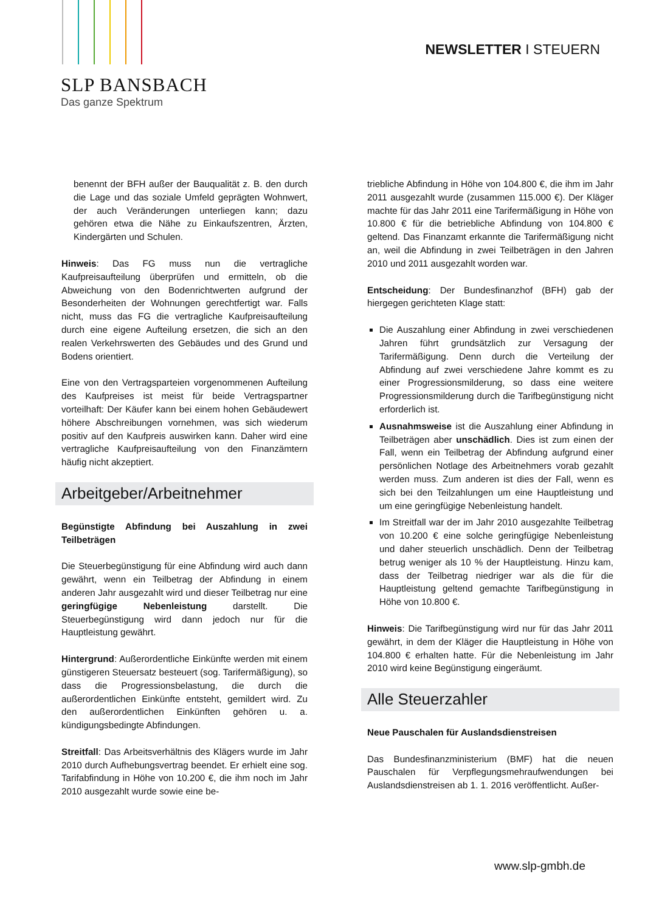SLP BANSBACH
Das ganze Spektrum
NEWSLETTER I STEUERN
benennt der BFH außer der Bauqualität z. B. den durch die Lage und das soziale Umfeld geprägten Wohnwert, der auch Veränderungen unterliegen kann; dazu gehören etwa die Nähe zu Einkaufszentren, Ärzten, Kindergärten und Schulen.
Hinweis: Das FG muss nun die vertragliche Kaufpreisaufteilung überprüfen und ermitteln, ob die Abweichung von den Bodenrichtwerten aufgrund der Besonderheiten der Wohnungen gerechtfertigt war. Falls nicht, muss das FG die vertragliche Kaufpreisaufteilung durch eine eigene Aufteilung ersetzen, die sich an den realen Verkehrswerten des Gebäudes und des Grund und Bodens orientiert.
Eine von den Vertragsparteien vorgenommenen Aufteilung des Kaufpreises ist meist für beide Vertragspartner vorteilhaft: Der Käufer kann bei einem hohen Gebäudewert höhere Abschreibungen vornehmen, was sich wiederum positiv auf den Kaufpreis auswirken kann. Daher wird eine vertragliche Kaufpreisaufteilung von den Finanzämtern häufig nicht akzeptiert.
Arbeitgeber/Arbeitnehmer
Begünstigte Abfindung bei Auszahlung in zwei Teilbeträgen
Die Steuerbegünstigung für eine Abfindung wird auch dann gewährt, wenn ein Teilbetrag der Abfindung in einem anderen Jahr ausgezahlt wird und dieser Teilbetrag nur eine geringfügige Nebenleistung darstellt. Die Steuerbegünstigung wird dann jedoch nur für die Hauptleistung gewährt.
Hintergrund: Außerordentliche Einkünfte werden mit einem günstigeren Steuersatz besteuert (sog. Tarifermäßigung), so dass die Progressionsbelastung, die durch die außerordentlichen Einkünfte entsteht, gemildert wird. Zu den außerordentlichen Einkünften gehören u. a. kündigungsbedingte Abfindungen.
Streitfall: Das Arbeitsverhältnis des Klägers wurde im Jahr 2010 durch Aufhebungsvertrag beendet. Er erhielt eine sog. Tarifabfindung in Höhe von 10.200 €, die ihm noch im Jahr 2010 ausgezahlt wurde sowie eine be-
triebliche Abfindung in Höhe von 104.800 €, die ihm im Jahr 2011 ausgezahlt wurde (zusammen 115.000 €). Der Kläger machte für das Jahr 2011 eine Tarifermäßigung in Höhe von 10.800 € für die betriebliche Abfindung von 104.800 € geltend. Das Finanzamt erkannte die Tarifermäßigung nicht an, weil die Abfindung in zwei Teilbeträgen in den Jahren 2010 und 2011 ausgezahlt worden war.
Entscheidung: Der Bundesfinanzhof (BFH) gab der hiergegen gerichteten Klage statt:
Die Auszahlung einer Abfindung in zwei verschiedenen Jahren führt grundsätzlich zur Versagung der Tarifermäßigung. Denn durch die Verteilung der Abfindung auf zwei verschiedene Jahre kommt es zu einer Progressionsmilderung, so dass eine weitere Progressionsmilderung durch die Tarifbegünstigung nicht erforderlich ist.
Ausnahmsweise ist die Auszahlung einer Abfindung in Teilbeträgen aber unschädlich. Dies ist zum einen der Fall, wenn ein Teilbetrag der Abfindung aufgrund einer persönlichen Notlage des Arbeitnehmers vorab gezahlt werden muss. Zum anderen ist dies der Fall, wenn es sich bei den Teilzahlungen um eine Hauptleistung und um eine geringfügige Nebenleistung handelt.
Im Streitfall war der im Jahr 2010 ausgezahlte Teilbetrag von 10.200 € eine solche geringfügige Nebenleistung und daher steuerlich unschädlich. Denn der Teilbetrag betrug weniger als 10 % der Hauptleistung. Hinzu kam, dass der Teilbetrag niedriger war als die für die Hauptleistung geltend gemachte Tarifbegünstigung in Höhe von 10.800 €.
Hinweis: Die Tarifbegünstigung wird nur für das Jahr 2011 gewährt, in dem der Kläger die Hauptleistung in Höhe von 104.800 € erhalten hatte. Für die Nebenleistung im Jahr 2010 wird keine Begünstigung eingeräumt.
Alle Steuerzahler
Neue Pauschalen für Auslandsdienstreisen
Das Bundesfinanzministerium (BMF) hat die neuen Pauschalen für Verpflegungsmehraufwendungen bei Auslandsdienstreisen ab 1. 1. 2016 veröffentlicht. Außer-
www.slp-gmbh.de